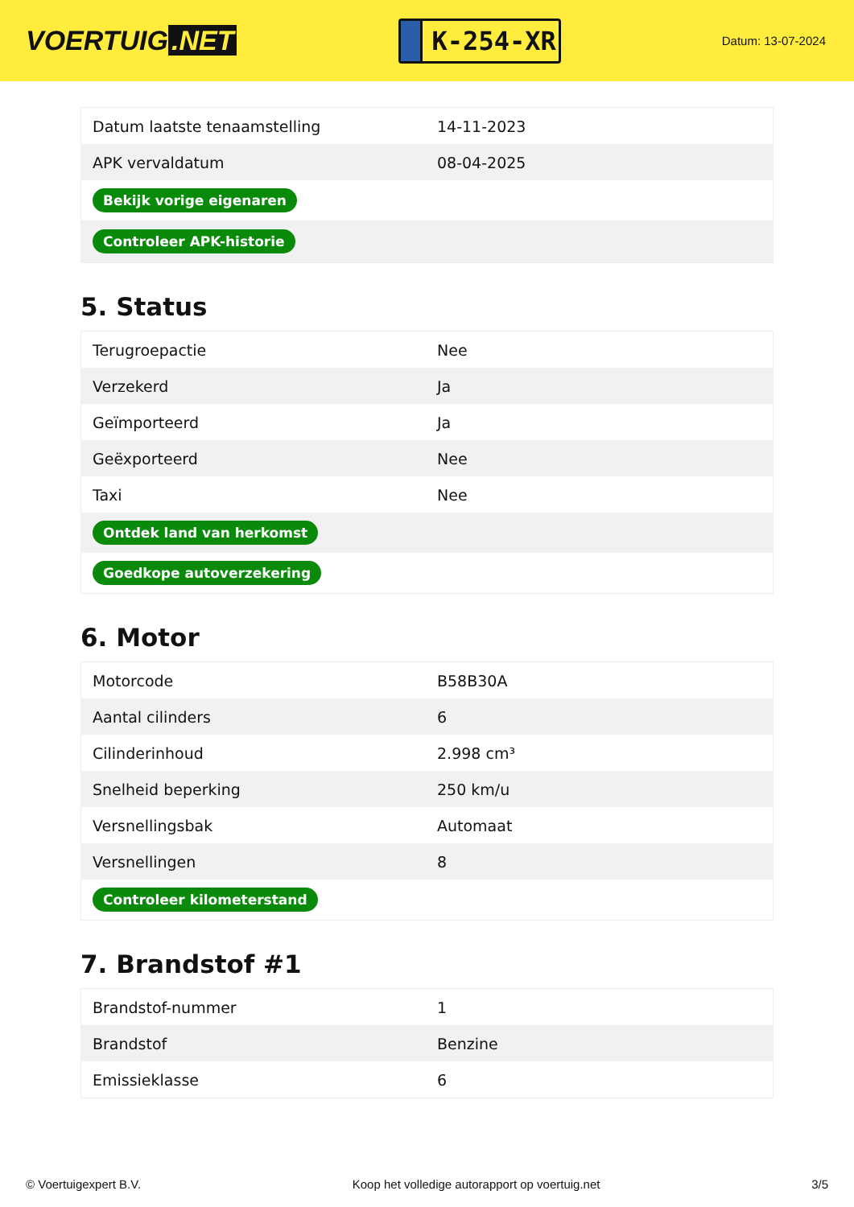VOERTUIG.NET
K-254-XR
Datum: 13-07-2024
| Datum laatste tenaamstelling | 14-11-2023 |
| APK vervaldatum | 08-04-2025 |
| Bekijk vorige eigenaren | |
| Controleer APK-historie | |
5. Status
| Terugroepactie | Nee |
| Verzekerd | Ja |
| Geïmporteerd | Ja |
| Geëxporteerd | Nee |
| Taxi | Nee |
| Ontdek land van herkomst | |
| Goedkope autoverzekering | |
6. Motor
| Motorcode | B58B30A |
| Aantal cilinders | 6 |
| Cilinderinhoud | 2.998 cm³ |
| Snelheid beperking | 250 km/u |
| Versnellingsbak | Automaat |
| Versnellingen | 8 |
| Controleer kilometerstand | |
7. Brandstof #1
| Brandstof-nummer | 1 |
| Brandstof | Benzine |
| Emissieklasse | 6 |
© Voertuigexpert B.V. Koop het volledige autorapport op voertuig.net 3/5